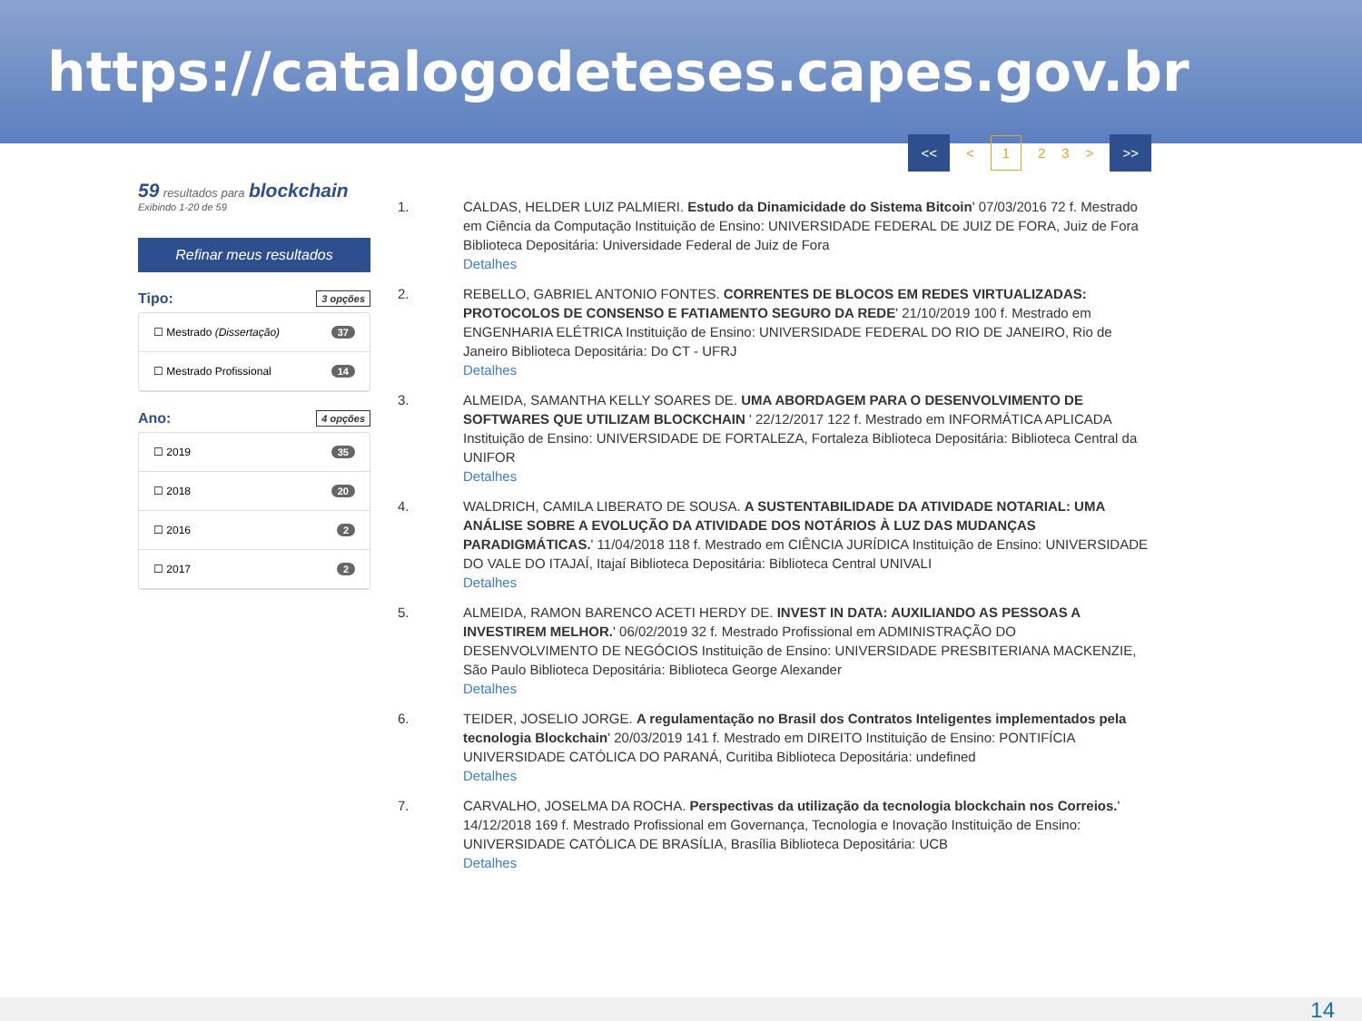https://catalogodeteses.capes.gov.br
59 resultados para blockchain
Exibindo 1-20 de 59
Refinar meus resultados
Tipo: 3 opções
☐ Mestrado (Dissertação) 37
☐ Mestrado Profissional 14
Ano: 4 opções
☐ 2019 35
☐ 2018 20
☐ 2016 2
☐ 2017 2
<< < 123 > >>
1. CALDAS, HELDER LUIZ PALMIERI. Estudo da Dinamicidade do Sistema Bitcoin' 07/03/2016 72 f. Mestrado em Ciência da Computação Instituição de Ensino: UNIVERSIDADE FEDERAL DE JUIZ DE FORA, Juiz de Fora Biblioteca Depositária: Universidade Federal de Juiz de Fora
Detalhes
2. REBELLO, GABRIEL ANTONIO FONTES. CORRENTES DE BLOCOS EM REDES VIRTUALIZADAS: PROTOCOLOS DE CONSENSO E FATIAMENTO SEGURO DA REDE' 21/10/2019 100 f. Mestrado em ENGENHARIA ELÉTRICA Instituição de Ensino: UNIVERSIDADE FEDERAL DO RIO DE JANEIRO, Rio de Janeiro Biblioteca Depositária: Do CT - UFRJ
Detalhes
3. ALMEIDA, SAMANTHA KELLY SOARES DE. UMA ABORDAGEM PARA O DESENVOLVIMENTO DE SOFTWARES QUE UTILIZAM BLOCKCHAIN ' 22/12/2017 122 f. Mestrado em INFORMÁTICA APLICADA Instituição de Ensino: UNIVERSIDADE DE FORTALEZA, Fortaleza Biblioteca Depositária: Biblioteca Central da UNIFOR
Detalhes
4. WALDRICH, CAMILA LIBERATO DE SOUSA. A SUSTENTABILIDADE DA ATIVIDADE NOTARIAL: UMA ANÁLISE SOBRE A EVOLUÇÃO DA ATIVIDADE DOS NOTÁRIOS À LUZ DAS MUDANÇAS PARADIGMÁTICAS.' 11/04/2018 118 f. Mestrado em CIÊNCIA JURÍDICA Instituição de Ensino: UNIVERSIDADE DO VALE DO ITAJAÍ, Itajaí Biblioteca Depositária: Biblioteca Central UNIVALI
Detalhes
5. ALMEIDA, RAMON BARENCO ACETI HERDY DE. INVEST IN DATA: AUXILIANDO AS PESSOAS A INVESTIREM MELHOR.' 06/02/2019 32 f. Mestrado Profissional em ADMINISTRAÇÃO DO DESENVOLVIMENTO DE NEGÓCIOS Instituição de Ensino: UNIVERSIDADE PRESBITERIANA MACKENZIE, São Paulo Biblioteca Depositária: Biblioteca George Alexander
Detalhes
6. TEIDER, JOSELIO JORGE. A regulamentação no Brasil dos Contratos Inteligentes implementados pela tecnologia Blockchain' 20/03/2019 141 f. Mestrado em DIREITO Instituição de Ensino: PONTIFÍCIA UNIVERSIDADE CATÓLICA DO PARANÁ, Curitiba Biblioteca Depositária: undefined
Detalhes
7. CARVALHO, JOSELMA DA ROCHA. Perspectivas da utilização da tecnologia blockchain nos Correios.' 14/12/2018 169 f. Mestrado Profissional em Governança, Tecnologia e Inovação Instituição de Ensino: UNIVERSIDADE CATÓLICA DE BRASÍLIA, Brasília Biblioteca Depositária: UCB
Detalhes
14